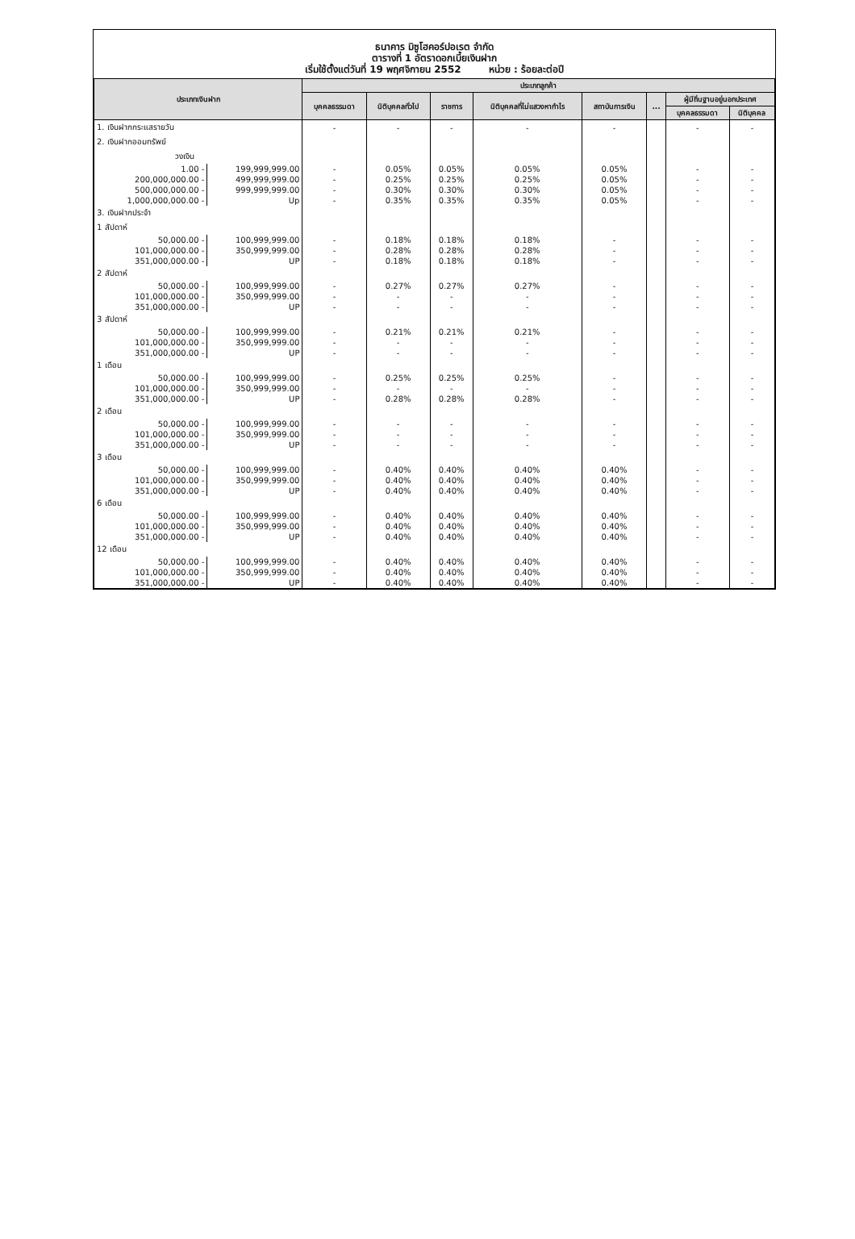ธนาคาร มิซูโฮคอร์ปอเรต จำกัด
ตารางที่ 1 อัตราดอกเบี้ยเงินฝาก
เริ่มใช้ตั้งแต่วันที่ 19 พฤศจิกายน 2552 หน่วย : ร้อยละต่อปี
| ประเภทเงินฝาก | | ประเภทลูกค้า | | | | | | | |
| --- | --- | --- | --- | --- | --- | --- | --- | --- | --- |
| | | บุคคลธรรมดา | นิติบุคคลทั่วไป | ราชการ | นิติบุคคลที่ไม่แสวงหากำไร | สถาบันการเงิน | ... | ผู้มีถิ่นฐานอยู่นอกประเทศ | |
| | | | | | | | | บุคคลธรรมดา | นิติบุคคล |
| 1. เงินฝากกระแสรายวัน | | - | - | - | - | - | | - | - |
| 2. เงินฝากออมทรัพย์ | | | | | | | | | |
| วงเงิน | | | | | | | | | |
| 1.00 - | 199,999,999.00 | - | 0.05% | 0.05% | 0.05% | 0.05% | | - | - |
| 200,000,000.00 - | 499,999,999.00 | - | 0.25% | 0.25% | 0.25% | 0.05% | | - | - |
| 500,000,000.00 - | 999,999,999.00 | - | 0.30% | 0.30% | 0.30% | 0.05% | | - | - |
| 1,000,000,000.00 - | Up | - | 0.35% | 0.35% | 0.35% | 0.05% | | - | - |
| 3. เงินฝากประจำ | | | | | | | | | |
| 1 สัปดาห์ | | | | | | | | | |
| 50,000.00 - | 100,999,999.00 | - | 0.18% | 0.18% | 0.18% | - | | - | - |
| 101,000,000.00 - | 350,999,999.00 | - | 0.28% | 0.28% | 0.28% | - | | - | - |
| 351,000,000.00 - | UP | - | 0.18% | 0.18% | 0.18% | - | | - | - |
| 2 สัปดาห์ | | | | | | | | | |
| 50,000.00 - | 100,999,999.00 | - | 0.27% | 0.27% | 0.27% | - | | - | - |
| 101,000,000.00 - | 350,999,999.00 | - | - | - | - | - | | - | - |
| 351,000,000.00 - | UP | - | - | - | - | - | | - | - |
| 3 สัปดาห์ | | | | | | | | | |
| 50,000.00 - | 100,999,999.00 | - | 0.21% | 0.21% | 0.21% | - | | - | - |
| 101,000,000.00 - | 350,999,999.00 | - | - | - | - | - | | - | - |
| 351,000,000.00 - | UP | - | - | - | - | - | | - | - |
| 1 เดือน | | | | | | | | | |
| 50,000.00 - | 100,999,999.00 | - | 0.25% | 0.25% | 0.25% | - | | - | - |
| 101,000,000.00 - | 350,999,999.00 | - | - | - | - | - | | - | - |
| 351,000,000.00 - | UP | - | 0.28% | 0.28% | 0.28% | - | | - | - |
| 2 เดือน | | | | | | | | | |
| 50,000.00 - | 100,999,999.00 | - | - | - | - | - | | - | - |
| 101,000,000.00 - | 350,999,999.00 | - | - | - | - | - | | - | - |
| 351,000,000.00 - | UP | - | - | - | - | - | | - | - |
| 3 เดือน | | | | | | | | | |
| 50,000.00 - | 100,999,999.00 | - | 0.40% | 0.40% | 0.40% | 0.40% | | - | - |
| 101,000,000.00 - | 350,999,999.00 | - | 0.40% | 0.40% | 0.40% | 0.40% | | - | - |
| 351,000,000.00 - | UP | - | 0.40% | 0.40% | 0.40% | 0.40% | | - | - |
| 6 เดือน | | | | | | | | | |
| 50,000.00 - | 100,999,999.00 | - | 0.40% | 0.40% | 0.40% | 0.40% | | - | - |
| 101,000,000.00 - | 350,999,999.00 | - | 0.40% | 0.40% | 0.40% | 0.40% | | - | - |
| 351,000,000.00 - | UP | - | 0.40% | 0.40% | 0.40% | 0.40% | | - | - |
| 12 เดือน | | | | | | | | | |
| 50,000.00 - | 100,999,999.00 | - | 0.40% | 0.40% | 0.40% | 0.40% | | - | - |
| 101,000,000.00 - | 350,999,999.00 | - | 0.40% | 0.40% | 0.40% | 0.40% | | - | - |
| 351,000,000.00 - | UP | - | 0.40% | 0.40% | 0.40% | 0.40% | | - | - |